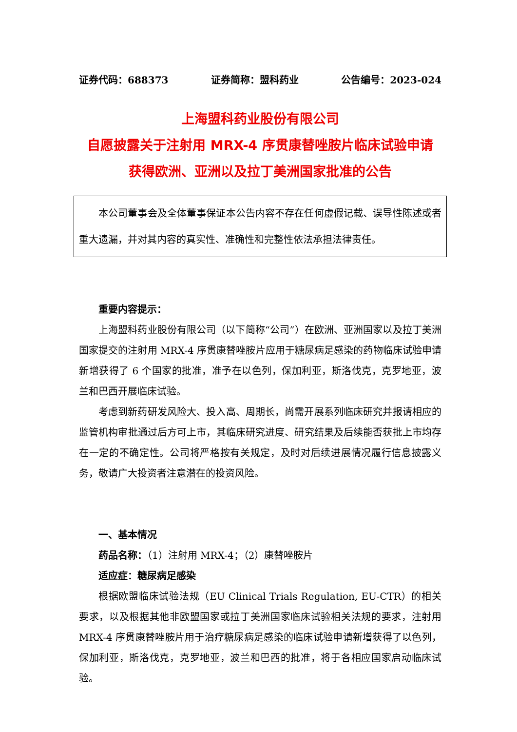证券代码：688373 证券简称：盟科药业 公告编号：2023-024
上海盟科药业股份有限公司
自愿披露关于注射用 MRX-4 序贯康替唑胺片临床试验申请
获得欧洲、亚洲以及拉丁美洲国家批准的公告
本公司董事会及全体董事保证本公告内容不存在任何虚假记载、误导性陈述或者重大遗漏，并对其内容的真实性、准确性和完整性依法承担法律责任。
重要内容提示：
上海盟科药业股份有限公司（以下简称“公司”）在欧洲、亚洲国家以及拉丁美洲国家提交的注射用 MRX-4 序贯康替唑胺片应用于糖尿病足感染的药物临床试验申请新增获得了 6 个国家的批准，准予在以色列，保加利亚，斯洛伐克，克罗地亚，波兰和巴西开展临床试验。
考虑到新药研发风险大、投入高、周期长，尚需开展系列临床研究并报请相应的监管机构审批通过后方可上市，其临床研究进度、研究结果及后续能否获批上市均存在一定的不确定性。公司将严格按有关规定，及时对后续进展情况履行信息披露义务，敬请广大投资者注意潜在的投资风险。
一、基本情况
药品名称：（1）注射用 MRX-4；（2）康替唑胺片
适应症：糖尿病足感染
根据欧盟临床试验法规（EU Clinical Trials Regulation, EU-CTR）的相关要求，以及根据其他非欧盟国家或拉丁美洲国家临床试验相关法规的要求，注射用 MRX-4 序贯康替唑胺片用于治疗糖尿病足感染的临床试验申请新增获得了以色列，保加利亚，斯洛伐克，克罗地亚，波兰和巴西的批准，将于各相应国家启动临床试验。